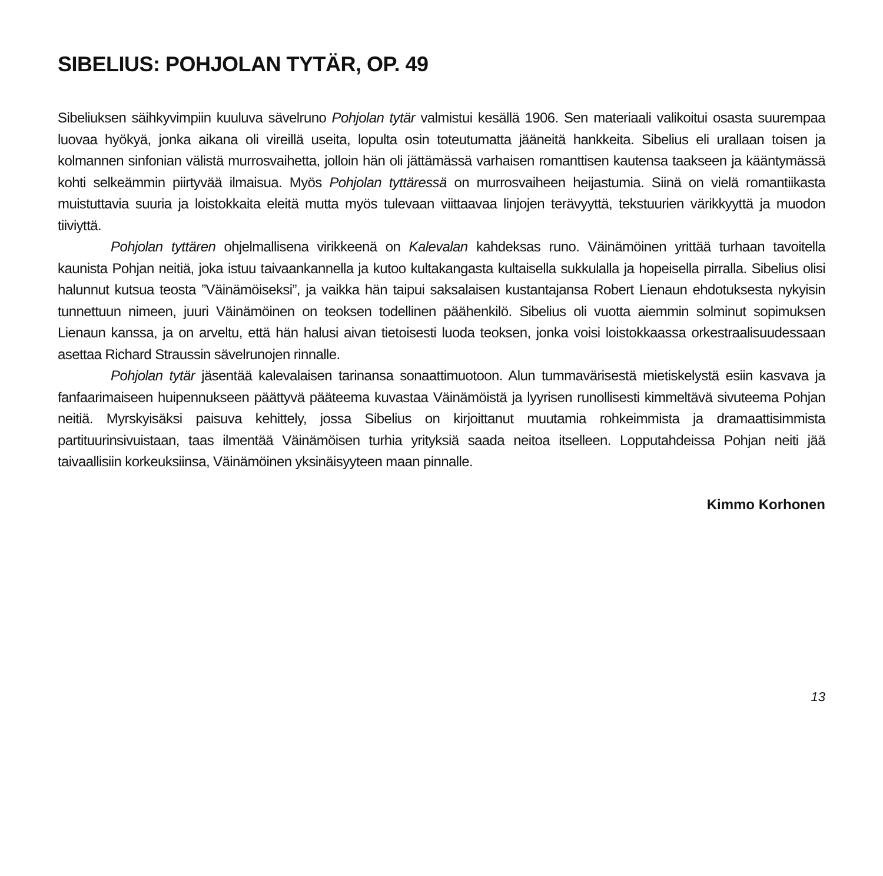SIBELIUS: POHJOLAN TYTÄR, OP. 49
Sibeliuksen säihkyvimpiin kuuluva sävelruno Pohjolan tytär valmistui kesällä 1906. Sen materiaali valikoitui osasta suurempaa luovaa hyökyä, jonka aikana oli vireillä useita, lopulta osin toteutumatta jääneitä hankkeita. Sibelius eli urallaan toisen ja kolmannen sinfonian välistä murrosvaihetta, jolloin hän oli jättämässä varhaisen romanttisen kautensa taakseen ja kääntymässä kohti selkeämmin piirtyvää ilmaisua. Myös Pohjolan tyttäressä on murrosvaiheen heijastumia. Siinä on vielä romantiikasta muistuttavia suuria ja loistokkaita eleitä mutta myös tulevaan viittaavaa linjojen terävyyttä, tekstuurien värikkyyttä ja muodon tiiviyttä.
Pohjolan tyttären ohjelmallisena virikkeenä on Kalevalan kahdeksas runo. Väinämöinen yrittää turhaan tavoitella kaunista Pohjan neitiä, joka istuu taivaankannella ja kutoo kultakangasta kultaisella sukkulalla ja hopeisella pirralla. Sibelius olisi halunnut kutsua teosta ”Väinämöiseksi”, ja vaikka hän taipui saksalaisen kustantajansa Robert Lienaun ehdotuksesta nykyisin tunnettuun nimeen, juuri Väinämöinen on teoksen todellinen päähenkilö. Sibelius oli vuotta aiemmin solminut sopimuksen Lienaun kanssa, ja on arveltu, että hän halusi aivan tietoisesti luoda teoksen, jonka voisi loistokkaassa orkestraalisuudessaan asettaa Richard Straussin sävelrunojen rinnalle.
Pohjolan tytär jäsentää kalevalaisen tarinansa sonaattimuotoon. Alun tummavärisestä mietiskelystä esiin kasvava ja fanfaarimaiseen huipennukseen päättyvä pääteema kuvastaa Väinämöistä ja lyyrisen runollisesti kimmeltävä sivuteema Pohjan neitiä. Myrskyisäksi paisuva kehittely, jossa Sibelius on kirjoittanut muutamia rohkeimmista ja dramaattisimmista partituurinsivuistaan, taas ilmentää Väinämöisen turhia yrityksiä saada neitoa itselleen. Lopputahdeissa Pohjan neiti jää taivaallisiin korkeuksiinsa, Väinämöinen yksinäisyyteen maan pinnalle.
Kimmo Korhonen
13